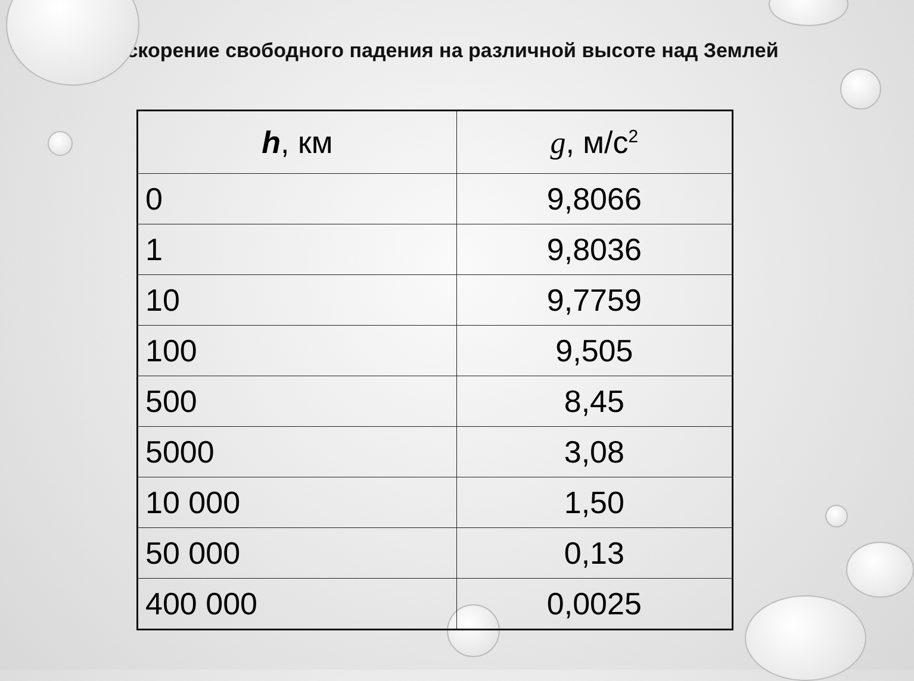Ускорение свободного падения на различной высоте над Землей
| h , км | g , м/с<sup>2</sup> |
| --- | --- |
| 0 | 9,8066 |
| 1 | 9,8036 |
| 10 | 9,7759 |
| 100 | 9,505 |
| 500 | 8,45 |
| 5000 | 3,08 |
| 10 000 | 1,50 |
| 50 000 | 0,13 |
| 400 000 | 0,0025 |